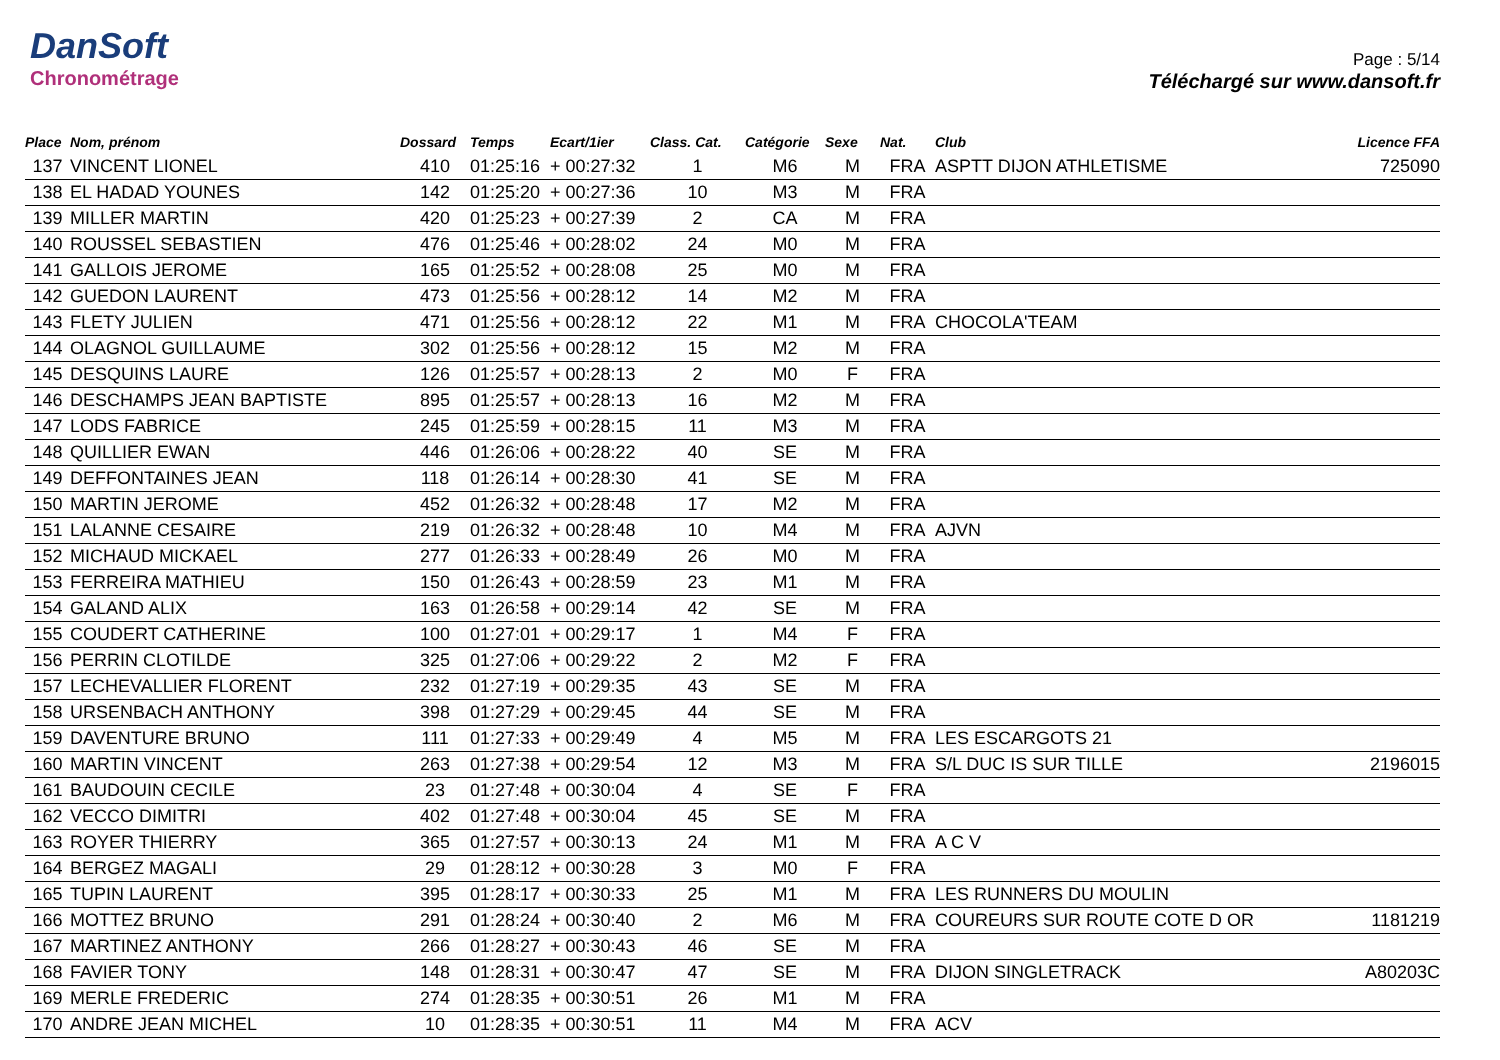DanSoft
Chronométrage
Page : 5/14
Téléchargé sur www.dansoft.fr
| Place | Nom, prénom | Dossard | Temps | Ecart/1ier | Class. Cat. | Catégorie | Sexe | Nat. | Club | Licence FFA |
| --- | --- | --- | --- | --- | --- | --- | --- | --- | --- | --- |
| 137 | VINCENT LIONEL | 410 | 01:25:16 | + 00:27:32 | 1 | M6 | M | FRA | ASPTT DIJON ATHLETISME | 725090 |
| 138 | EL HADAD YOUNES | 142 | 01:25:20 | + 00:27:36 | 10 | M3 | M | FRA | | |
| 139 | MILLER MARTIN | 420 | 01:25:23 | + 00:27:39 | 2 | CA | M | FRA | | |
| 140 | ROUSSEL SEBASTIEN | 476 | 01:25:46 | + 00:28:02 | 24 | M0 | M | FRA | | |
| 141 | GALLOIS JEROME | 165 | 01:25:52 | + 00:28:08 | 25 | M0 | M | FRA | | |
| 142 | GUEDON LAURENT | 473 | 01:25:56 | + 00:28:12 | 14 | M2 | M | FRA | | |
| 143 | FLETY JULIEN | 471 | 01:25:56 | + 00:28:12 | 22 | M1 | M | FRA | CHOCOLA'TEAM | |
| 144 | OLAGNOL GUILLAUME | 302 | 01:25:56 | + 00:28:12 | 15 | M2 | M | FRA | | |
| 145 | DESQUINS LAURE | 126 | 01:25:57 | + 00:28:13 | 2 | M0 | F | FRA | | |
| 146 | DESCHAMPS JEAN BAPTISTE | 895 | 01:25:57 | + 00:28:13 | 16 | M2 | M | FRA | | |
| 147 | LODS FABRICE | 245 | 01:25:59 | + 00:28:15 | 11 | M3 | M | FRA | | |
| 148 | QUILLIER EWAN | 446 | 01:26:06 | + 00:28:22 | 40 | SE | M | FRA | | |
| 149 | DEFFONTAINES JEAN | 118 | 01:26:14 | + 00:28:30 | 41 | SE | M | FRA | | |
| 150 | MARTIN JEROME | 452 | 01:26:32 | + 00:28:48 | 17 | M2 | M | FRA | | |
| 151 | LALANNE CESAIRE | 219 | 01:26:32 | + 00:28:48 | 10 | M4 | M | FRA | AJVN | |
| 152 | MICHAUD MICKAEL | 277 | 01:26:33 | + 00:28:49 | 26 | M0 | M | FRA | | |
| 153 | FERREIRA MATHIEU | 150 | 01:26:43 | + 00:28:59 | 23 | M1 | M | FRA | | |
| 154 | GALAND ALIX | 163 | 01:26:58 | + 00:29:14 | 42 | SE | M | FRA | | |
| 155 | COUDERT CATHERINE | 100 | 01:27:01 | + 00:29:17 | 1 | M4 | F | FRA | | |
| 156 | PERRIN CLOTILDE | 325 | 01:27:06 | + 00:29:22 | 2 | M2 | F | FRA | | |
| 157 | LECHEVALLIER FLORENT | 232 | 01:27:19 | + 00:29:35 | 43 | SE | M | FRA | | |
| 158 | URSENBACH ANTHONY | 398 | 01:27:29 | + 00:29:45 | 44 | SE | M | FRA | | |
| 159 | DAVENTURE BRUNO | 111 | 01:27:33 | + 00:29:49 | 4 | M5 | M | FRA | LES ESCARGOTS 21 | |
| 160 | MARTIN VINCENT | 263 | 01:27:38 | + 00:29:54 | 12 | M3 | M | FRA | S/L DUC IS SUR TILLE | 2196015 |
| 161 | BAUDOUIN CECILE | 23 | 01:27:48 | + 00:30:04 | 4 | SE | F | FRA | | |
| 162 | VECCO DIMITRI | 402 | 01:27:48 | + 00:30:04 | 45 | SE | M | FRA | | |
| 163 | ROYER THIERRY | 365 | 01:27:57 | + 00:30:13 | 24 | M1 | M | FRA | A C V | |
| 164 | BERGEZ MAGALI | 29 | 01:28:12 | + 00:30:28 | 3 | M0 | F | FRA | | |
| 165 | TUPIN LAURENT | 395 | 01:28:17 | + 00:30:33 | 25 | M1 | M | FRA | LES RUNNERS DU MOULIN | |
| 166 | MOTTEZ BRUNO | 291 | 01:28:24 | + 00:30:40 | 2 | M6 | M | FRA | COUREURS SUR ROUTE COTE D OR | 1181219 |
| 167 | MARTINEZ ANTHONY | 266 | 01:28:27 | + 00:30:43 | 46 | SE | M | FRA | | |
| 168 | FAVIER TONY | 148 | 01:28:31 | + 00:30:47 | 47 | SE | M | FRA | DIJON SINGLETRACK | A80203C |
| 169 | MERLE FREDERIC | 274 | 01:28:35 | + 00:30:51 | 26 | M1 | M | FRA | | |
| 170 | ANDRE JEAN MICHEL | 10 | 01:28:35 | + 00:30:51 | 11 | M4 | M | FRA | ACV | |